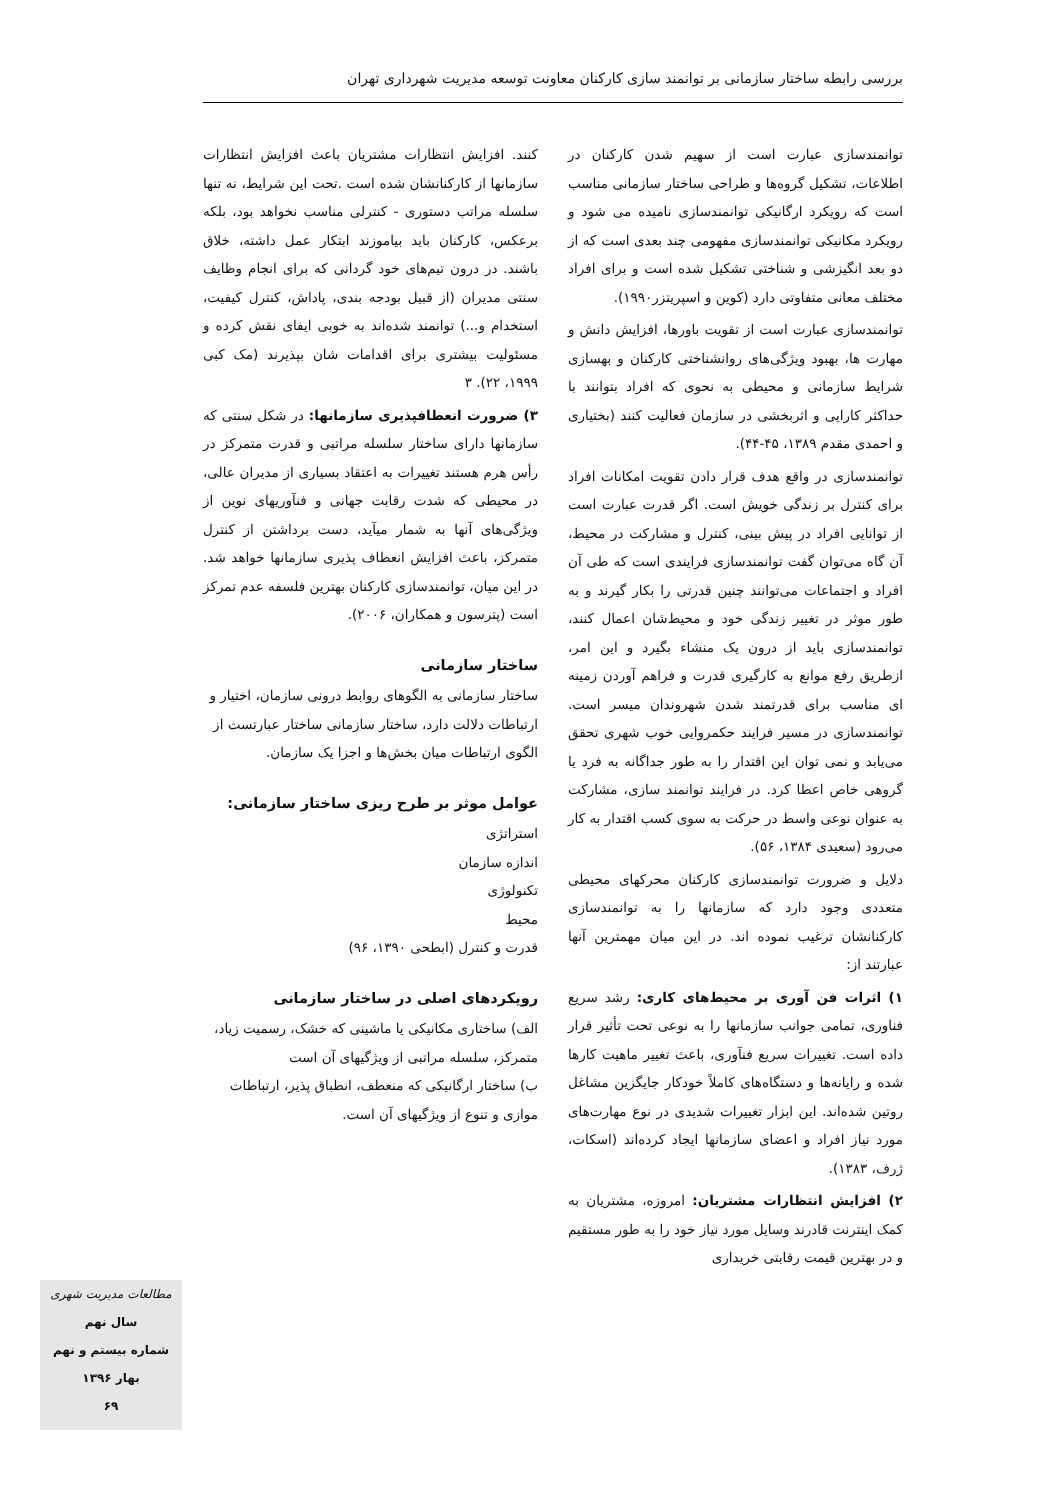بررسی رابطه ساختار سازمانی بر توانمند سازی کارکنان معاونت توسعه مدیریت شهرداری تهران
توانمندسازی عبارت است از سهیم شدن کارکنان در اطلاعات، تشکیل گروه‌ها و طراحی ساختار سازمانی مناسب است که رویکرد ارگانیکی توانمندسازی نامیده می شود و رویکرد مکانیکی توانمندسازی مفهومی چند بعدی است که از دو بعد انگیزشی و شناختی تشکیل شده است و برای افراد مختلف معانی متفاوتی دارد (کوین و اسپریتزر۱۹۹۰).
توانمندسازی عبارت است از تقویت باورها، افزایش دانش و مهارت ها، بهبود ویژگی‌های روانشناختی کارکنان و بهسازی شرایط سازمانی و محیطی به نحوی که افراد بتوانند با حداکثر کارایی و اثربخشی در سازمان فعالیت کنند (بختیاری و احمدی مقدم ۱۳۸۹، ۴۵-۴۴).
توانمندسازی در واقع هدف قرار دادن تقویت امکانات افراد برای کنترل بر زندگی خویش است. اگر قدرت عبارت است از توانایی افراد در پیش بینی، کنترل و مشارکت در محیط، آن گاه می‌توان گفت توانمندسازی فرایندی است که طی آن افراد و اجتماعات می‌توانند چنین قدرتی را بکار گیرند و به طور موثر در تغییر زندگی خود و محیط‌شان اعمال کنند، توانمندسازی باید از درون یک منشاء بگیرد و این امر، ازطریق رفع موانع به کارگیری قدرت و فراهم آوردن زمینه ای مناسب برای قدرتمند شدن شهروندان میسر است. توانمندسازی در مسیر فرایند حکمروایی خوب شهری تحقق می‌یابد و نمی توان این اقتدار را به طور جداگانه به فرد یا گروهی خاص اعطا کرد. در فرایند توانمند سازی، مشارکت به عنوان نوعی واسط در حرکت به سوی کسب اقتدار به کار می‌رود (سعیدی ۱۳۸۴، ۵۶).
دلایل و ضرورت توانمندسازی کارکنان محرکهای محیطی متعددی وجود دارد که سازمانها را به توانمندسازی کارکنانشان ترغیب نموده اند. در این میان مهمترین آنها عبارتند از:
۱) اثرات فن آوری بر محیط‌های کاری: رشد سریع فناوری، تمامی جوانب سازمانها را به نوعی تحت تأثیر قرار داده است. تغییرات سریع فنآوری، باعث تغییر ماهیت کارها شده و رایانه‌ها و دستگاه‌های کاملاً خودکار جایگزین مشاغل روتین شده‌اند. این ابزار تغییرات شدیدی در نوع مهارت‌های مورد نیاز افراد و اعضای سازمانها ایجاد کرده‌اند (اسکات، ژرف، ۱۳۸۳).
۲) افزایش انتظارات مشتریان: امروزه، مشتریان به کمک اینترنت قادرند وسایل مورد نیاز خود را به طور مستقیم و در بهترین قیمت رقابتی خریداری
کنند. افزایش انتظارات مشتریان باعث افزایش انتظارات سازمانها از کارکنانشان شده است .تحت این شرایط، نه تنها سلسله مراتب دستوری - کنترلی مناسب نخواهد بود، بلکه برعکس، کارکنان باید بیاموزند ابتکار عمل داشته، خلاق باشند. در درون تیم‌های خود گردانی که برای انجام وظایف سنتی مدیران (از قبیل بودجه بندی، پاداش، کنترل کیفیت، استخدام و...) توانمند شده‌اند به خوبی ایفای نقش کرده و مسئولیت بیشتری برای اقدامات شان بپذیرند (مک کبی ۱۹۹۹، ۲۲). ۳
۳) ضرورت انعطافپذیری سازمانها: در شکل سنتی که سازمانها دارای ساختار سلسله مراتبی و قدرت متمرکز در رأس هرم هستند تغییرات به اعتقاد بسیاری از مدیران عالی، در محیطی که شدت رقابت جهانی و فنآوریهای نوین از ویژگی‌های آنها به شمار میآید، دست برداشتن از کنترل متمرکز، باعث افزایش انعطاف پذیری سازمانها خواهد شد. در این میان، توانمندسازی کارکنان بهترین فلسفه عدم تمرکز است (پترسون و همکاران، ۲۰۰۶).
ساختار سازمانی
ساختار سازمانی به الگوهای روابط درونی سازمان، اختیار و ارتباطات دلالت دارد، ساختار سازمانی ساختار عبارتست از الگوی ارتباطات میان بخش‌ها و اجزا یک سازمان.
عوامل موثر بر طرح ریزی ساختار سازمانی:
استراتژی
اندازه سازمان
تکنولوژی
محیط
قدرت و کنترل (ابطحی ۱۳۹۰، ۹۶)
رویکردهای اصلی در ساختار سازمانی
الف) ساختاری مکانیکی یا ماشینی که خشک، رسمیت زیاد، متمرکز، سلسله مراتبی از ویژگیهای آن است
ب) ساختار ارگانیکی که منعطف، انطباق پذیر، ارتباطات موازی و تنوع از ویژگیهای آن است.
مطالعات مدیریت شهری
سال نهم
شماره بیستم و نهم
بهار ۱۳۹۶
۶۹